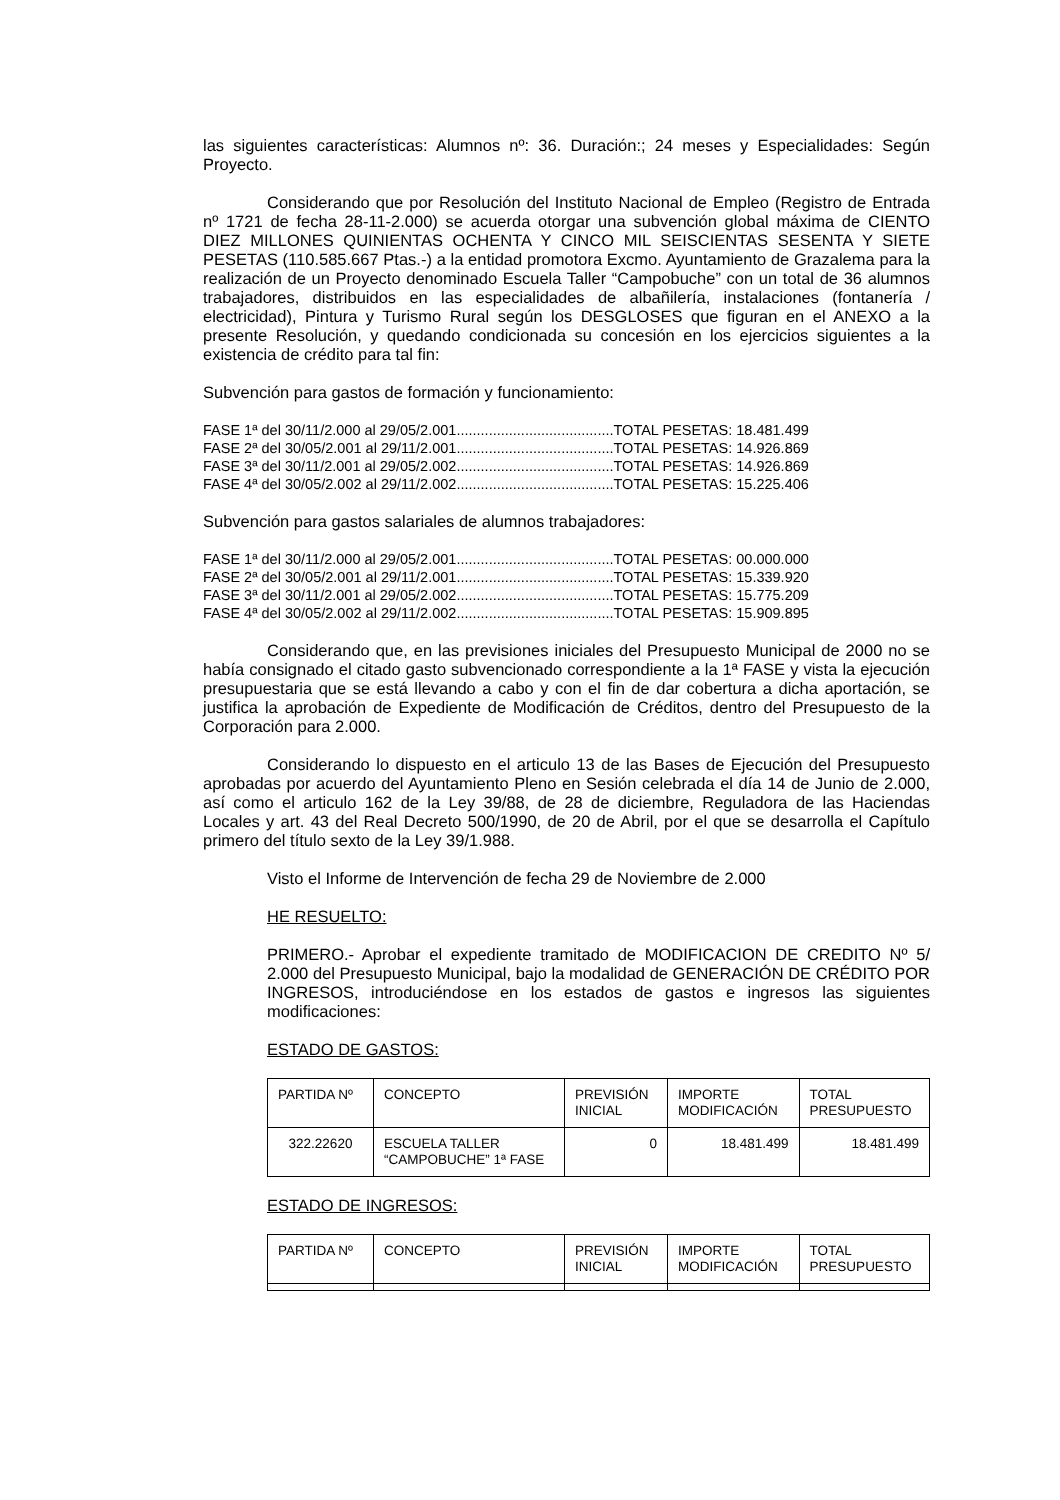las siguientes características: Alumnos nº: 36. Duración:; 24 meses y Especialidades: Según Proyecto.
Considerando que por Resolución del Instituto Nacional de Empleo (Registro de Entrada nº 1721 de fecha 28-11-2.000) se acuerda otorgar una subvención global máxima de CIENTO DIEZ MILLONES QUINIENTAS OCHENTA Y CINCO MIL SEISCIENTAS SESENTA Y SIETE PESETAS (110.585.667 Ptas.-) a la entidad promotora Excmo. Ayuntamiento de Grazalema para la realización de un Proyecto denominado Escuela Taller “Campobuche” con un total de 36 alumnos trabajadores, distribuidos en las especialidades de albañilería, instalaciones (fontanería / electricidad), Pintura y Turismo Rural según los DESGLOSES que figuran en el ANEXO a la presente Resolución, y quedando condicionada su concesión en los ejercicios siguientes a la existencia de crédito para tal fin:
Subvención para gastos de formación y funcionamiento:
FASE 1ª del 30/11/2.000 al 29/05/2.001.......................................TOTAL PESETAS: 18.481.499
FASE 2ª del 30/05/2.001 al 29/11/2.001.......................................TOTAL PESETAS: 14.926.869
FASE 3ª del 30/11/2.001 al 29/05/2.002.......................................TOTAL PESETAS: 14.926.869
FASE 4ª del 30/05/2.002 al 29/11/2.002.......................................TOTAL PESETAS: 15.225.406
Subvención para gastos salariales de alumnos trabajadores:
FASE 1ª del 30/11/2.000 al 29/05/2.001.......................................TOTAL PESETAS: 00.000.000
FASE 2ª del 30/05/2.001 al 29/11/2.001.......................................TOTAL PESETAS: 15.339.920
FASE 3ª del 30/11/2.001 al 29/05/2.002.......................................TOTAL PESETAS: 15.775.209
FASE 4ª del 30/05/2.002 al 29/11/2.002.......................................TOTAL PESETAS: 15.909.895
Considerando que, en las previsiones iniciales del Presupuesto Municipal de 2000 no se había consignado el citado gasto subvencionado correspondiente a la 1ª FASE y vista la ejecución presupuestaria que se está llevando a cabo y con el fin de dar cobertura a dicha aportación, se justifica la aprobación de Expediente de Modificación de Créditos, dentro del Presupuesto de la Corporación para 2.000.
Considerando lo dispuesto en el articulo 13 de las Bases de Ejecución del Presupuesto aprobadas por acuerdo del Ayuntamiento Pleno en Sesión celebrada el día 14 de Junio de 2.000, así como el articulo 162 de la Ley 39/88, de 28 de diciembre, Reguladora de las Haciendas Locales y art. 43 del Real Decreto 500/1990, de 20 de Abril, por el que se desarrolla el Capítulo primero del título sexto de la Ley 39/1.988.
Visto el Informe de Intervención de fecha 29 de Noviembre de 2.000
HE RESUELTO:
PRIMERO.- Aprobar el expediente tramitado de MODIFICACION DE CREDITO Nº 5/ 2.000 del Presupuesto Municipal, bajo la modalidad de GENERACIÓN DE CRÉDITO POR INGRESOS, introduciéndose en los estados de gastos e ingresos las siguientes modificaciones:
ESTADO DE GASTOS:
| PARTIDA Nº | CONCEPTO | PREVISIÓN INICIAL | IMPORTE MODIFICACIÓN | TOTAL PRESUPUESTO |
| --- | --- | --- | --- | --- |
| 322.22620 | ESCUELA TALLER “CAMPOBUCHE” 1ª FASE | 0 | 18.481.499 | 18.481.499 |
ESTADO DE INGRESOS:
| PARTIDA Nº | CONCEPTO | PREVISIÓN INICIAL | IMPORTE MODIFICACIÓN | TOTAL PRESUPUESTO |
| --- | --- | --- | --- | --- |